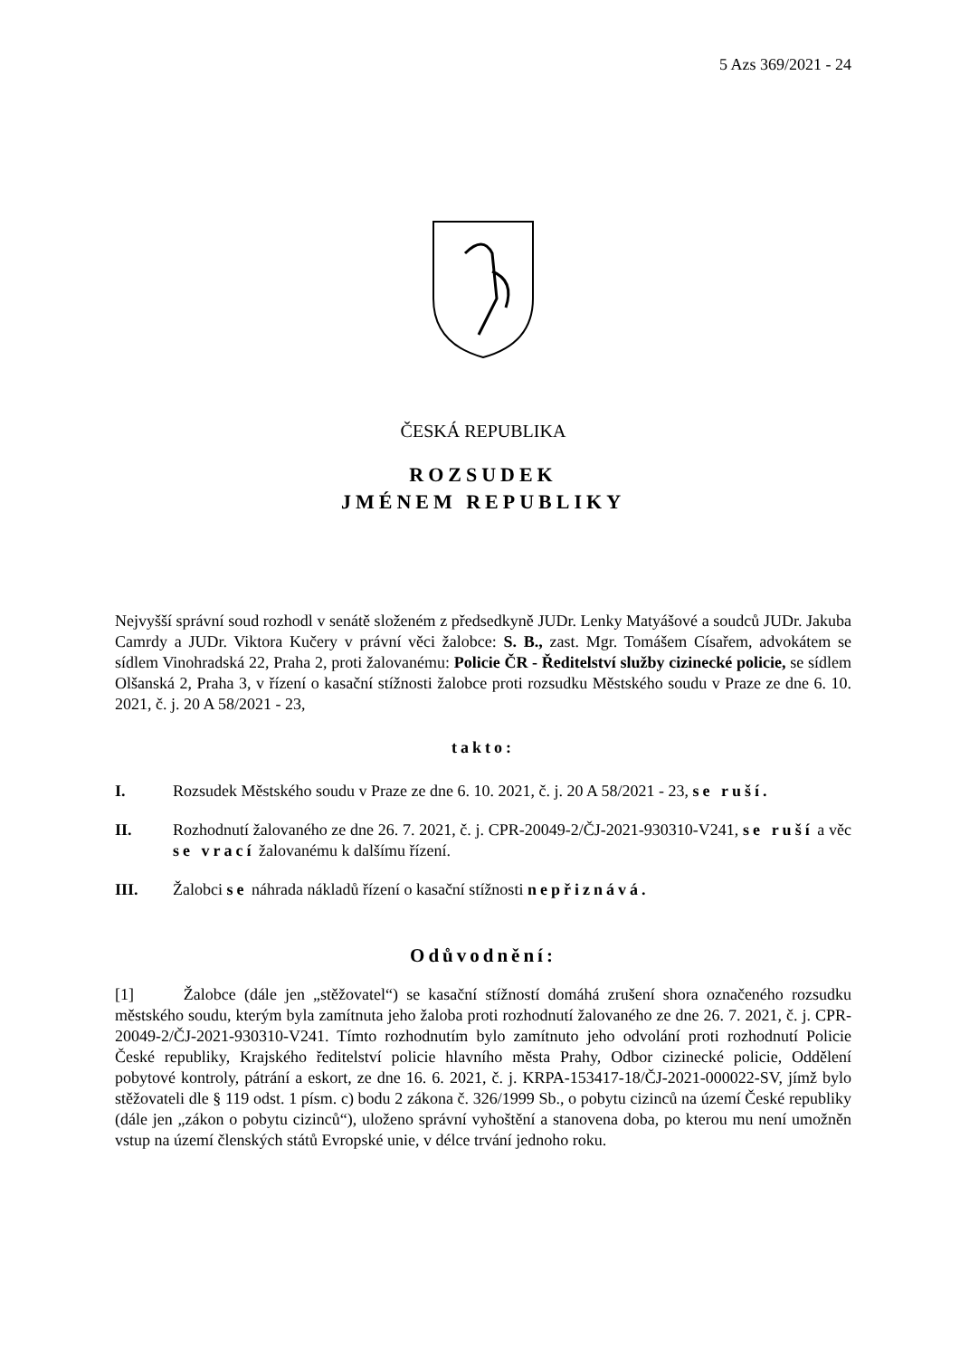5 Azs 369/2021 - 24
ČESKÁ REPUBLIKA
ROZSUDEK
JMÉNEM REPUBLIKY
Nejvyšší správní soud rozhodl v senátě složeném z předsedkyně JUDr. Lenky Matyášové a soudců JUDr. Jakuba Camrdy a JUDr. Viktora Kučery v právní věci žalobce: S. B., zast. Mgr. Tomášem Císařem, advokátem se sídlem Vinohradská 22, Praha 2, proti žalovanému: Policie ČR - Ředitelství služby cizinecké policie, se sídlem Olšanská 2, Praha 3, v řízení o kasační stížnosti žalobce proti rozsudku Městského soudu v Praze ze dne 6. 10. 2021, č. j. 20 A 58/2021 - 23,
takto:
I. Rozsudek Městského soudu v Praze ze dne 6. 10. 2021, č. j. 20 A 58/2021 - 23, se ruší.
II. Rozhodnutí žalovaného ze dne 26. 7. 2021, č. j. CPR-20049-2/ČJ-2021-930310-V241, se ruší a věc se vrací žalovanému k dalšímu řízení.
III. Žalobci se náhrada nákladů řízení o kasační stížnosti nepřiznává.
Odůvodnění:
[1] Žalobce (dále jen „stěžovatel“) se kasační stížností domáhá zrušení shora označeného rozsudku městského soudu, kterým byla zamítnuta jeho žaloba proti rozhodnutí žalovaného ze dne 26. 7. 2021, č. j. CPR-20049-2/ČJ-2021-930310-V241. Tímto rozhodnutím bylo zamítnuto jeho odvolání proti rozhodnutí Policie České republiky, Krajského ředitelství policie hlavního města Prahy, Odbor cizinecké policie, Oddělení pobytové kontroly, pátrání a eskort, ze dne 16. 6. 2021, č. j. KRPA-153417-18/ČJ-2021-000022-SV, jímž bylo stěžovateli dle § 119 odst. 1 písm. c) bodu 2 zákona č. 326/1999 Sb., o pobytu cizinců na území České republiky (dále jen „zákon o pobytu cizinců“), uloženo správní vyhoštění a stanovena doba, po kterou mu není umožněn vstup na území členských států Evropské unie, v délce trvání jednoho roku.